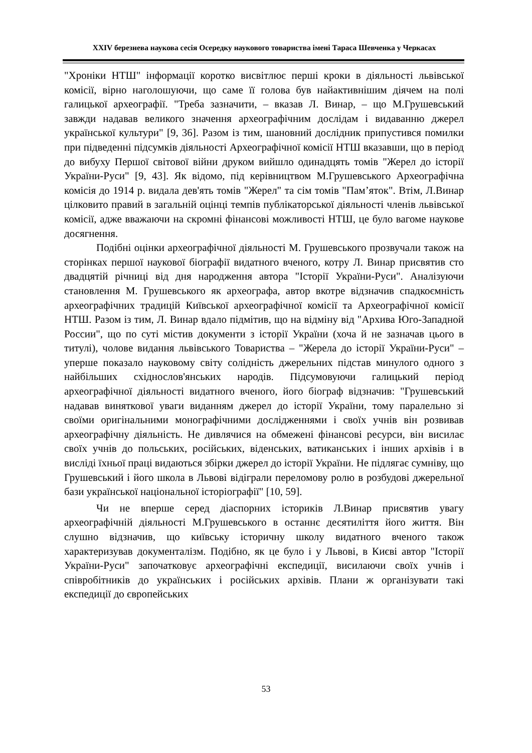XXIV березнева наукова сесія Осередку наукового товариства імені Тараса Шевченка у Черкасах
"Хроніки НТШ" інформації коротко висвітлює перші кроки в діяльності львівської комісії, вірно наголошуючи, що саме її голова був найактивнішим діячем на полі галицької археографії. "Треба зазначити, – вказав Л. Винар, – що М.Грушевський завжди надавав великого значення археографічним дослідам і видаванню джерел української культури" [9, 36]. Разом із тим, шановний дослідник припустився помилки при підведенні підсумків діяльності Археографічної комісії НТШ вказавши, що в період до вибуху Першої світової війни друком вийшло одинадцять томів "Жерел до історії України-Руси" [9, 43]. Як відомо, під керівництвом М.Грушевського Археографічна комісія до 1914 р. видала дев'ять томів "Жерел" та сім томів "Пам’яток". Втім, Л.Винар цілковито правий в загальній оцінці темпів публікаторської діяльності членів львівської комісії, адже вважаючи на скромні фінансові можливості НТШ, це було вагоме наукове досягнення.
Подібні оцінки археографічної діяльності М. Грушевського прозвучали також на сторінках першої наукової біографії видатного вченого, котру Л. Винар присвятив сто двадцятій річниці від дня народження автора "Історії України-Руси". Аналізуючи становлення М. Грушевського як археографа, автор вкотре відзначив спадкоємність археографічних традицій Київської археографічної комісії та Археографічної комісії НТШ. Разом із тим, Л. Винар вдало підмітив, що на відміну від "Архива Юго-Западной России", що по суті містив документи з історії України (хоча й не зазначав цього в титулі), чолове видання львівського Товариства – "Жерела до історії України-Руси" – уперше показало науковому світу солідність джерельних підстав минулого одного з найбільших східнослов'янських народів. Підсумовуючи галицький період археографічної діяльності видатного вченого, його біограф відзначив: "Грушевський надавав виняткової уваги виданням джерел до історії України, тому паралельно зі своїми оригінальними монографічними дослідженнями і своїх учнів він розвивав археографічну діяльність. Не дивлячися на обмежені фінансові ресурси, він висилає своїх учнів до польських, російських, віденських, ватиканських і інших архівів і в висліді їхньої праці видаються збірки джерел до історії України. Не підлягає сумніву, що Грушевський і його школа в Львові відіграли переломову ролю в розбудові джерельної бази української національної історіографії" [10, 59].
Чи не вперше серед діаспорних істориків Л.Винар присвятив увагу археографічній діяльності М.Грушевського в останнє десятиліття його життя. Він слушно відзначив, що київську історичну школу видатного вченого також характеризував документалізм. Подібно, як це було і у Львові, в Києві автор "Історії України-Руси" започатковує археографічні експедиції, висилаючи своїх учнів і співробітників до українських і російських архівів. Плани ж організувати такі експедиції до європейських
53